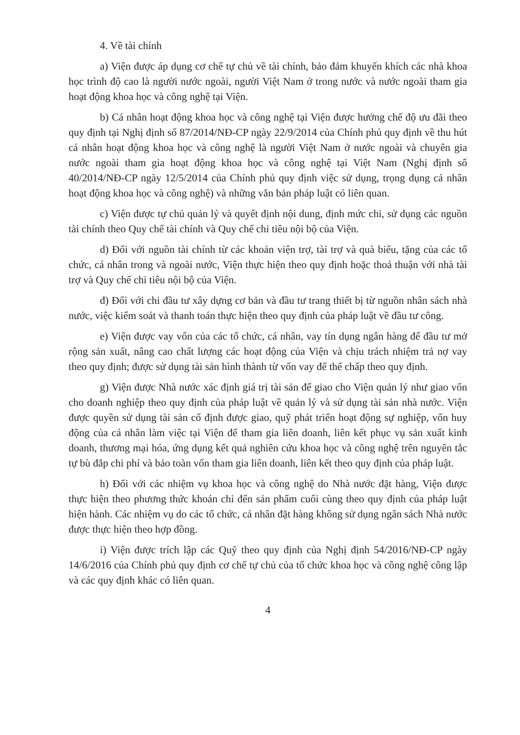4. Về tài chính
a) Viện được áp dụng cơ chế tự chủ về tài chính, bảo đảm khuyến khích các nhà khoa học trình độ cao là người nước ngoài, người Việt Nam ở trong nước và nước ngoài tham gia hoạt động khoa học và công nghệ tại Viện.
b) Cá nhân hoạt động khoa học và công nghệ tại Viện được hưởng chế độ ưu đãi theo quy định tại Nghị định số 87/2014/NĐ-CP ngày 22/9/2014 của Chính phủ quy định về thu hút cá nhân hoạt động khoa học và công nghệ là người Việt Nam ở nước ngoài và chuyên gia nước ngoài tham gia hoạt động khoa học và công nghệ tại Việt Nam (Nghị định số 40/2014/NĐ-CP ngày 12/5/2014 của Chính phủ quy định việc sử dụng, trọng dụng cá nhân hoạt động khoa học và công nghệ) và những văn bản pháp luật có liên quan.
c) Viện được tự chủ quản lý và quyết định nội dung, định mức chi, sử dụng các nguồn tài chính theo Quy chế tài chính và Quy chế chi tiêu nội bộ của Viện.
d) Đối với nguồn tài chính từ các khoản viện trợ, tài trợ và quà biếu, tặng của các tổ chức, cá nhân trong và ngoài nước, Viện thực hiện theo quy định hoặc thoả thuận với nhà tài trợ và Quy chế chi tiêu nội bộ của Viện.
đ) Đối với chi đầu tư xây dựng cơ bản và đầu tư trang thiết bị từ nguồn nhân sách nhà nước, việc kiểm soát và thanh toán thực hiện theo quy định của pháp luật về đầu tư công.
e) Viện được vay vốn của các tổ chức, cá nhân, vay tín dụng ngân hàng để đầu tư mở rộng sản xuất, nâng cao chất lượng các hoạt động của Viện và chịu trách nhiệm trả nợ vay theo quy định; được sử dụng tài sản hình thành từ vốn vay để thế chấp theo quy định.
g) Viện được Nhà nước xác định giá trị tài sản để giao cho Viện quản lý như giao vốn cho doanh nghiệp theo quy định của pháp luật về quản lý và sử dụng tài sản nhà nước. Viện được quyền sử dụng tài sản cố định được giao, quỹ phát triển hoạt động sự nghiệp, vốn huy động của cá nhân làm việc tại Viện để tham gia liên doanh, liên kết phục vụ sản xuất kinh doanh, thương mại hóa, ứng dụng kết quả nghiên cứu khoa học và công nghệ trên nguyên tắc tự bù đắp chi phí và bảo toàn vốn tham gia liên doanh, liên kết theo quy định của pháp luật.
h) Đối với các nhiệm vụ khoa học và công nghệ do Nhà nước đặt hàng, Viện được thực hiện theo phương thức khoán chi đến sản phẩm cuối cùng theo quy định của pháp luật hiện hành. Các nhiệm vụ do các tổ chức, cá nhân đặt hàng không sử dụng ngân sách Nhà nước được thực hiện theo hợp đồng.
i) Viện được trích lập các Quỹ theo quy định của Nghị định 54/2016/NĐ-CP ngày 14/6/2016 của Chính phủ quy định cơ chế tự chủ của tổ chức khoa học và công nghệ công lập và các quy định khác có liên quan.
4